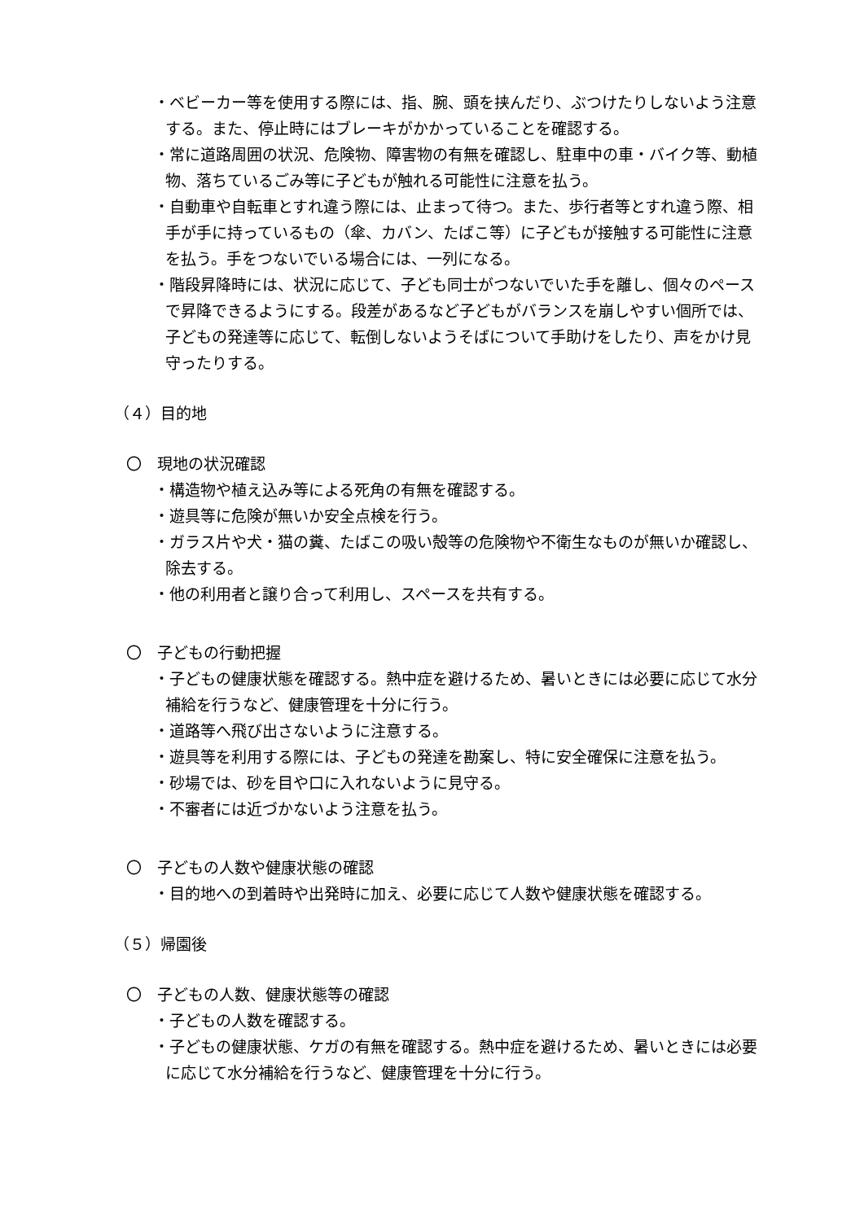・ベビーカー等を使用する際には、指、腕、頭を挟んだり、ぶつけたりしないよう注意する。また、停止時にはブレーキがかかっていることを確認する。
・常に道路周囲の状況、危険物、障害物の有無を確認し、駐車中の車・バイク等、動植物、落ちているごみ等に子どもが触れる可能性に注意を払う。
・自動車や自転車とすれ違う際には、止まって待つ。また、歩行者等とすれ違う際、相手が手に持っているもの（傘、カバン、たばこ等）に子どもが接触する可能性に注意を払う。手をつないでいる場合には、一列になる。
・階段昇降時には、状況に応じて、子ども同士がつないでいた手を離し、個々のペースで昇降できるようにする。段差があるなど子どもがバランスを崩しやすい個所では、子どもの発達等に応じて、転倒しないようそばについて手助けをしたり、声をかけ見守ったりする。
（４）目的地
〇　現地の状況確認
・構造物や植え込み等による死角の有無を確認する。
・遊具等に危険が無いか安全点検を行う。
・ガラス片や犬・猫の糞、たばこの吸い殻等の危険物や不衛生なものが無いか確認し、除去する。
・他の利用者と譲り合って利用し、スペースを共有する。
〇　子どもの行動把握
・子どもの健康状態を確認する。熱中症を避けるため、暑いときには必要に応じて水分補給を行うなど、健康管理を十分に行う。
・道路等へ飛び出さないように注意する。
・遊具等を利用する際には、子どもの発達を勘案し、特に安全確保に注意を払う。
・砂場では、砂を目や口に入れないように見守る。
・不審者には近づかないよう注意を払う。
〇　子どもの人数や健康状態の確認
・目的地への到着時や出発時に加え、必要に応じて人数や健康状態を確認する。
（５）帰園後
〇　子どもの人数、健康状態等の確認
・子どもの人数を確認する。
・子どもの健康状態、ケガの有無を確認する。熱中症を避けるため、暑いときには必要に応じて水分補給を行うなど、健康管理を十分に行う。